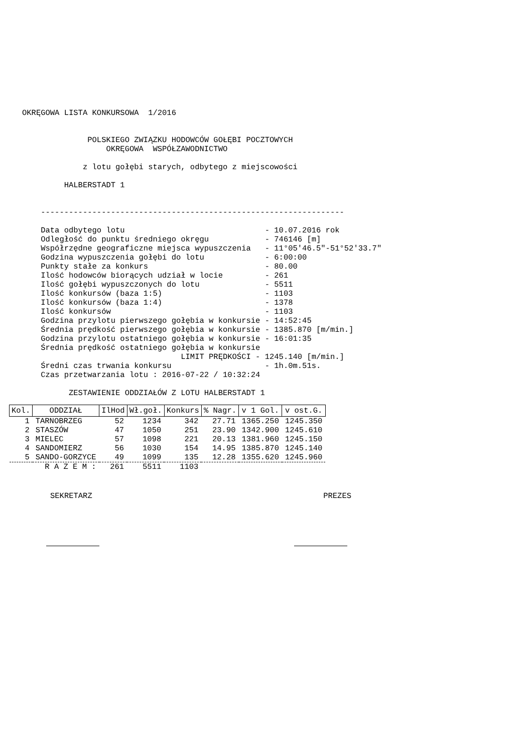OKRĘGOWA LISTA KONKURSOWA  1/2016


              POLSKIEGO ZWIĄZKU HODOWCÓW GOŁĘBI POCZTOWYCH
                  OKRĘGOWA  WSPÓŁZAWODNICTWO

             z lotu gołębi starych, odbytego z miejscowości

         HALBERSTADT 1


    -----------------------------------------------------------------

    Data odbytego lotu                              - 10.07.2016 rok
    Odległość do punktu średniego okręgu            - 746146 [m]
    Współrzędne geograficzne miejsca wypuszczenia   - 11°05'46.5"-51°52'33.7"
    Godzina wypuszczenia gołębi do lotu             - 6:00:00
    Punkty stałe za konkurs                         - 80.00
    Ilość hodowców biorących udział w locie         - 261
    Ilość gołębi wypuszczonych do lotu              - 5511
    Ilość konkursów (baza 1:5)                      - 1103
    Ilość konkursów (baza 1:4)                      - 1378
    Ilość konkursów                                 - 1103
    Godzina przylotu pierwszego gołębia w konkursie - 14:52:45
    Średnia prędkość pierwszego gołębia w konkursie - 1385.870 [m/min.]
    Godzina przylotu ostatniego gołębia w konkursie - 16:01:35
    Średnia prędkość ostatniego gołębia w konkursie
                                  LIMIT PRĘDKOŚCI - 1245.140 [m/min.]
    Średni czas trwania konkursu                    - 1h.0m.51s.
    Czas przetwarzania lotu : 2016-07-22 / 10:32:24

          ZESTAWIENIE ODDZIAŁÓW Z LOTU HALBERSTADT 1
| Kol. | ODDZIAŁ | IlHod | Wł.goł. | Konkurs | % Nagr. | v 1 Gol. | v ost.G. |
| --- | --- | --- | --- | --- | --- | --- | --- |
| 1 | TARNOBRZEG | 52 | 1234 | 342 | 27.71 | 1365.250 | 1245.350 |
| 2 | STASZÓW | 47 | 1050 | 251 | 23.90 | 1342.900 | 1245.610 |
| 3 | MIELEC | 57 | 1098 | 221 | 20.13 | 1381.960 | 1245.150 |
| 4 | SANDOMIERZ | 56 | 1030 | 154 | 14.95 | 1385.870 | 1245.140 |
| 5 | SANDO-GORZYCE | 49 | 1099 | 135 | 12.28 | 1355.620 | 1245.960 |
| R A Z E M : | | 261 | 5511 | 1103 | | | |
SEKRETARZ PREZES